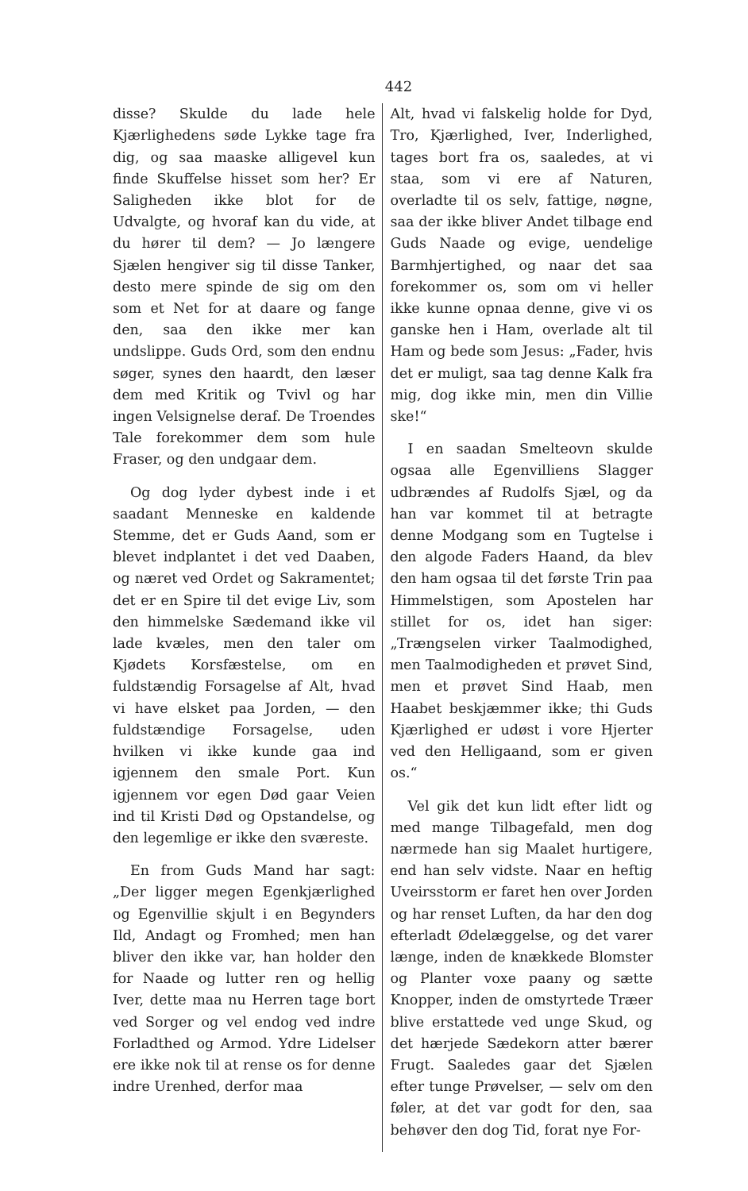442
disse? Skulde du lade hele Kjærlighedens søde Lykke tage fra dig, og saa maaske alligevel kun finde Skuffelse hisset som her? Er Saligheden ikke blot for de Udvalgte, og hvoraf kan du vide, at du hører til dem? — Jo længere Sjælen hengiver sig til disse Tanker, desto mere spinde de sig om den som et Net for at daare og fange den, saa den ikke mer kan undslippe. Guds Ord, som den endnu søger, synes den haardt, den læser dem med Kritik og Tvivl og har ingen Velsignelse deraf. De Troendes Tale forekommer dem som hule Fraser, og den undgaar dem.
Og dog lyder dybest inde i et saadant Menneske en kaldende Stemme, det er Guds Aand, som er blevet indplantet i det ved Daaben, og næret ved Ordet og Sakramentet; det er en Spire til det evige Liv, som den himmelske Sædemand ikke vil lade kvæles, men den taler om Kjødets Korsfæstelse, om en fuldstændig Forsagelse af Alt, hvad vi have elsket paa Jorden, — den fuldstændige Forsagelse, uden hvilken vi ikke kunde gaa ind igjennem den smale Port. Kun igjennem vor egen Død gaar Veien ind til Kristi Død og Opstandelse, og den legemlige er ikke den sværeste.
En from Guds Mand har sagt: „Der ligger megen Egenkjærlighed og Egenvillie skjult i en Begynders Ild, Andagt og Fromhed; men han bliver den ikke var, han holder den for Naade og lutter ren og hellig Iver, dette maa nu Herren tage bort ved Sorger og vel endog ved indre Forladthed og Armod. Ydre Lidelser ere ikke nok til at rense os for denne indre Urenhed, derfor maa
Alt, hvad vi falskelig holde for Dyd, Tro, Kjærlighed, Iver, Inderlighed, tages bort fra os, saaledes, at vi staa, som vi ere af Naturen, overladte til os selv, fattige, nøgne, saa der ikke bliver Andet tilbage end Guds Naade og evige, uendelige Barmhjertighed, og naar det saa forekommer os, som om vi heller ikke kunne opnaa denne, give vi os ganske hen i Ham, overlade alt til Ham og bede som Jesus: „Fader, hvis det er muligt, saa tag denne Kalk fra mig, dog ikke min, men din Villie ske!“
I en saadan Smelteovn skulde ogsaa alle Egenvilliens Slagger udbrændes af Rudolfs Sjæl, og da han var kommet til at betragte denne Modgang som en Tugtelse i den algode Faders Haand, da blev den ham ogsaa til det første Trin paa Himmelstigen, som Apostelen har stillet for os, idet han siger: „Trængselen virker Taalmodighed, men Taalmodigheden et prøvet Sind, men et prøvet Sind Haab, men Haabet beskjæmmer ikke; thi Guds Kjærlighed er udøst i vore Hjerter ved den Helligaand, som er given os.“
Vel gik det kun lidt efter lidt og med mange Tilbagefald, men dog nærmede han sig Maalet hurtigere, end han selv vidste. Naar en heftig Uveirsstorm er faret hen over Jorden og har renset Luften, da har den dog efterladt Ødelæggelse, og det varer længe, inden de knækkede Blomster og Planter voxe paany og sætte Knopper, inden de omstyrtede Træer blive erstattede ved unge Skud, og det hærjede Sædekorn atter bærer Frugt. Saaledes gaar det Sjælen efter tunge Prøvelser, — selv om den føler, at det var godt for den, saa behøver den dog Tid, forat nye For-